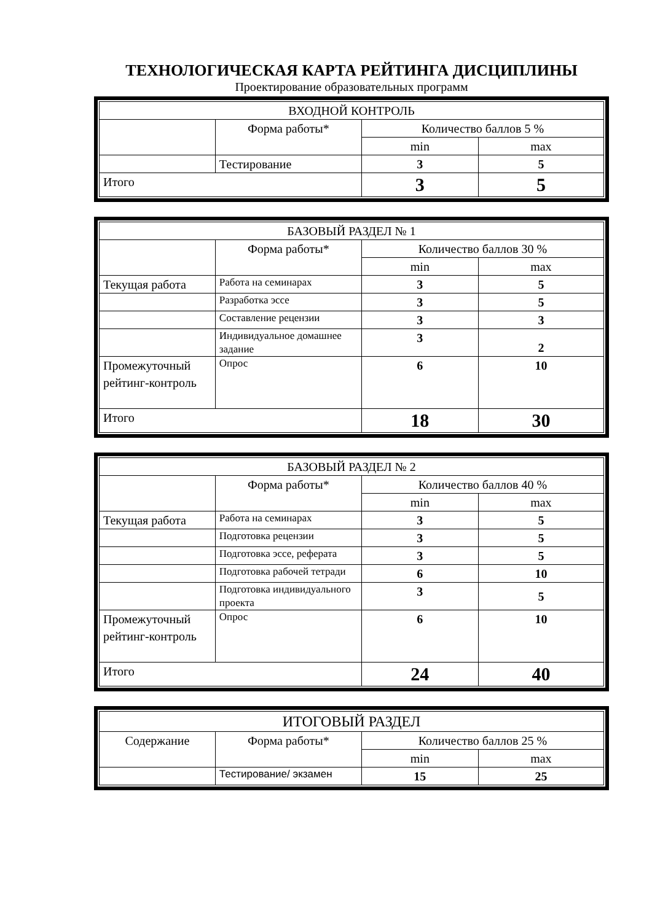ТЕХНОЛОГИЧЕСКАЯ КАРТА РЕЙТИНГА ДИСЦИПЛИНЫ
Проектирование образовательных программ
| ВХОДНОЙ КОНТРОЛЬ | | | |
| | Форма работы* | Количество баллов 5 % | |
| | | min | max |
| | Тестирование | 3 | 5 |
| Итого | | 3 | 5 |
| БАЗОВЫЙ РАЗДЕЛ № 1 | | | |
| | Форма работы* | Количество баллов 30 % | |
| | | min | max |
| Текущая работа | Работа на семинарах | 3 | 5 |
| | Разработка эссе | 3 | 5 |
| | Составление рецензии | 3 | 3 |
| | Индивидуальное домашнее задание | 3 | 2 |
| Промежуточный рейтинг-контроль | Опрос | 6 | 10 |
| Итого | | 18 | 30 |
| БАЗОВЫЙ РАЗДЕЛ № 2 | | | |
| | Форма работы* | Количество баллов 40 % | |
| | | min | max |
| Текущая работа | Работа на семинарах | 3 | 5 |
| | Подготовка рецензии | 3 | 5 |
| | Подготовка эссе, реферата | 3 | 5 |
| | Подготовка рабочей тетради | 6 | 10 |
| | Подготовка индивидуального проекта | 3 | 5 |
| Промежуточный рейтинг-контроль | Опрос | 6 | 10 |
| Итого | | 24 | 40 |
| ИТОГОВЫЙ РАЗДЕЛ | | | |
| Содержание | Форма работы* | Количество баллов 25 % | |
| | | min | max |
| | Тестирование/ экзамен | 15 | 25 |